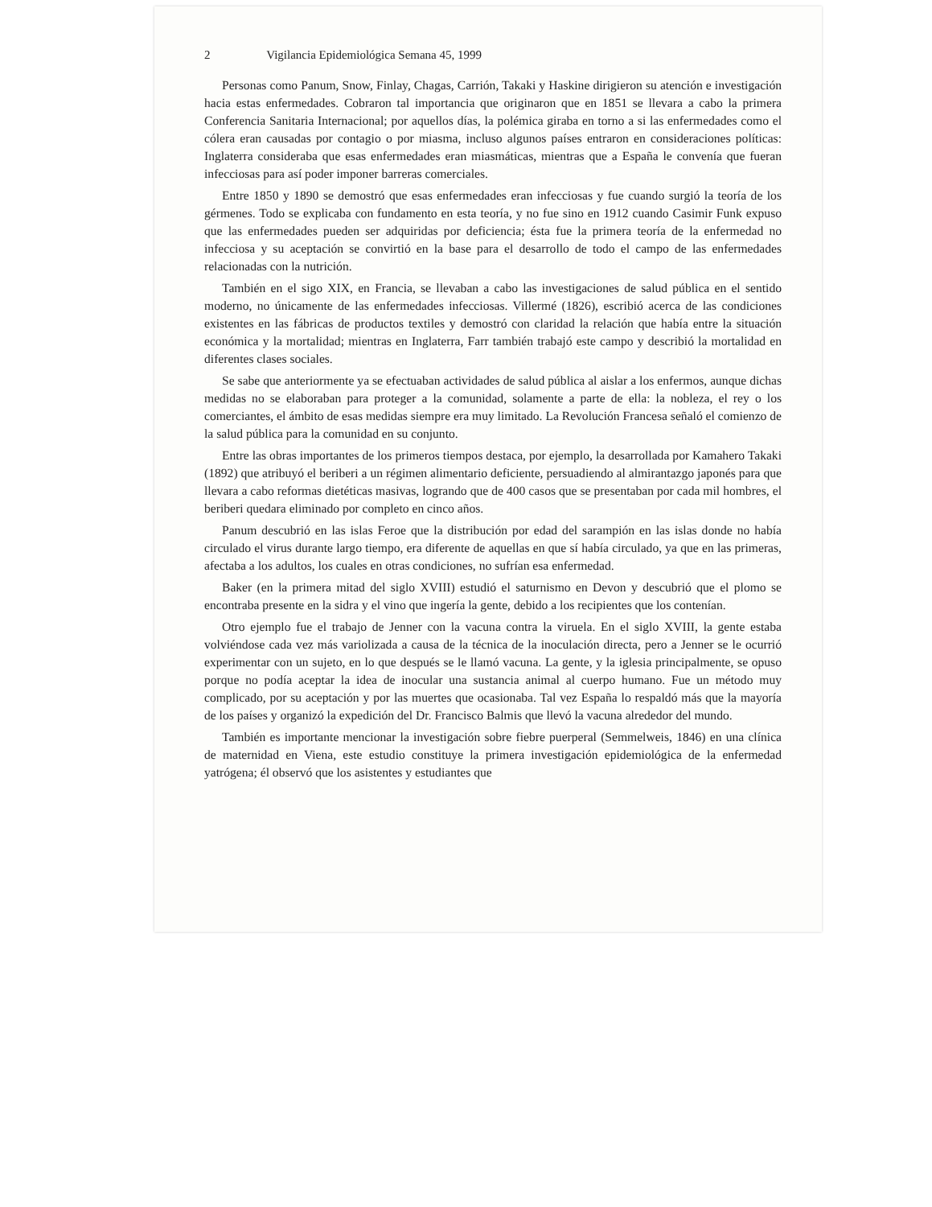2 Vigilancia Epidemiológica Semana 45, 1999
Personas como Panum, Snow, Finlay, Chagas, Carrión, Takaki y Haskine dirigieron su atención e investigación hacia estas enfermedades. Cobraron tal importancia que originaron que en 1851 se llevara a cabo la primera Conferencia Sanitaria Internacional; por aquellos días, la polémica giraba en torno a si las enfermedades como el cólera eran causadas por contagio o por miasma, incluso algunos países entraron en consideraciones políticas: Inglaterra consideraba que esas enfermedades eran miasmáticas, mientras que a España le convenía que fueran infecciosas para así poder imponer barreras comerciales.
Entre 1850 y 1890 se demostró que esas enfermedades eran infecciosas y fue cuando surgió la teoría de los gérmenes. Todo se explicaba con fundamento en esta teoría, y no fue sino en 1912 cuando Casimir Funk expuso que las enfermedades pueden ser adquiridas por deficiencia; ésta fue la primera teoría de la enfermedad no infecciosa y su aceptación se convirtió en la base para el desarrollo de todo el campo de las enfermedades relacionadas con la nutrición.
También en el sigo XIX, en Francia, se llevaban a cabo las investigaciones de salud pública en el sentido moderno, no únicamente de las enfermedades infecciosas. Villermé (1826), escribió acerca de las condiciones existentes en las fábricas de productos textiles y demostró con claridad la relación que había entre la situación económica y la mortalidad; mientras en Inglaterra, Farr también trabajó este campo y describió la mortalidad en diferentes clases sociales.
Se sabe que anteriormente ya se efectuaban actividades de salud pública al aislar a los enfermos, aunque dichas medidas no se elaboraban para proteger a la comunidad, solamente a parte de ella: la nobleza, el rey o los comerciantes, el ámbito de esas medidas siempre era muy limitado. La Revolución Francesa señaló el comienzo de la salud pública para la comunidad en su conjunto.
Entre las obras importantes de los primeros tiempos destaca, por ejemplo, la desarrollada por Kamahero Takaki (1892) que atribuyó el beriberi a un régimen alimentario deficiente, persuadiendo al almirantazgo japonés para que llevara a cabo reformas dietéticas masivas, logrando que de 400 casos que se presentaban por cada mil hombres, el beriberi quedara eliminado por completo en cinco años.
Panum descubrió en las islas Feroe que la distribución por edad del sarampión en las islas donde no había circulado el virus durante largo tiempo, era diferente de aquellas en que sí había circulado, ya que en las primeras, afectaba a los adultos, los cuales en otras condiciones, no sufrían esa enfermedad.
Baker (en la primera mitad del siglo XVIII) estudió el saturnismo en Devon y descubrió que el plomo se encontraba presente en la sidra y el vino que ingería la gente, debido a los recipientes que los contenían.
Otro ejemplo fue el trabajo de Jenner con la vacuna contra la viruela. En el siglo XVIII, la gente estaba volviéndose cada vez más variolizada a causa de la técnica de la inoculación directa, pero a Jenner se le ocurrió experimentar con un sujeto, en lo que después se le llamó vacuna. La gente, y la iglesia principalmente, se opuso porque no podía aceptar la idea de inocular una sustancia animal al cuerpo humano. Fue un método muy complicado, por su aceptación y por las muertes que ocasionaba. Tal vez España lo respaldó más que la mayoría de los países y organizó la expedición del Dr. Francisco Balmis que llevó la vacuna alrededor del mundo.
También es importante mencionar la investigación sobre fiebre puerperal (Semmelweis, 1846) en una clínica de maternidad en Viena, este estudio constituye la primera investigación epidemiológica de la enfermedad yatrógena; él observó que los asistentes y estudiantes que